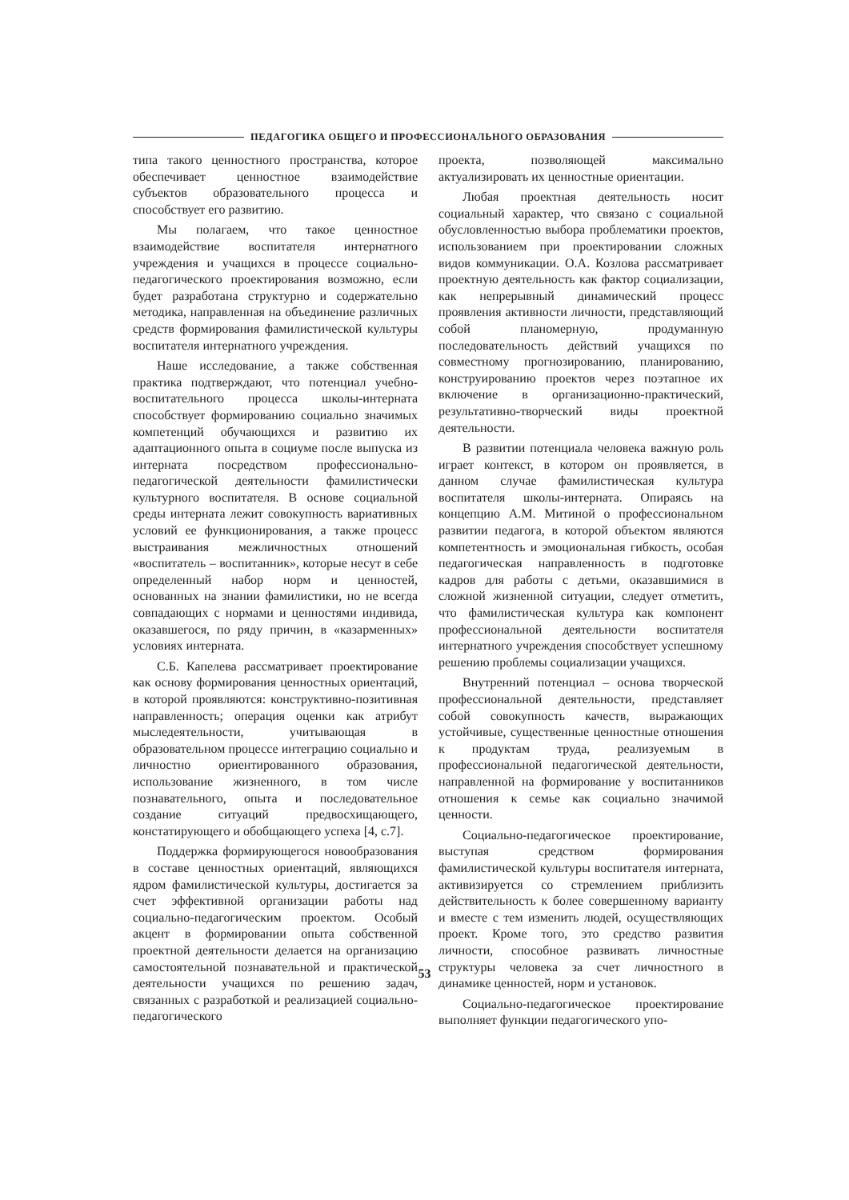ПЕДАГОГИКА ОБЩЕГО И ПРОФЕССИОНАЛЬНОГО ОБРАЗОВАНИЯ
типа такого ценностного пространства, которое обеспечивает ценностное взаимодействие субъектов образовательного процесса и способствует его развитию.
Мы полагаем, что такое ценностное взаимодействие воспитателя интернатного учреждения и учащихся в процессе социально-педагогического проектирования возможно, если будет разработана структурно и содержательно методика, направленная на объединение различных средств формирования фамилистической культуры воспитателя интернатного учреждения.
Наше исследование, а также собственная практика подтверждают, что потенциал учебно-воспитательного процесса школы-интерната способствует формированию социально значимых компетенций обучающихся и развитию их адаптационного опыта в социуме после выпуска из интерната посредством профессионально-педагогической деятельности фамилистически культурного воспитателя. В основе социальной среды интерната лежит совокупность вариативных условий ее функционирования, а также процесс выстраивания межличностных отношений «воспитатель – воспитанник», которые несут в себе определенный набор норм и ценностей, основанных на знании фамилистики, но не всегда совпадающих с нормами и ценностями индивида, оказавшегося, по ряду причин, в «казарменных» условиях интерната.
С.Б. Капелева рассматривает проектирование как основу формирования ценностных ориентаций, в которой проявляются: конструктивно-позитивная направленность; операция оценки как атрибут мыследеятельности, учитывающая в образовательном процессе интеграцию социально и личностно ориентированного образования, использование жизненного, в том числе познавательного, опыта и последовательное создание ситуаций предвосхищающего, констатирующего и обобщающего успеха [4, с.7].
Поддержка формирующегося новообразования в составе ценностных ориентаций, являющихся ядром фамилистической культуры, достигается за счет эффективной организации работы над социально-педагогическим проектом. Особый акцент в формировании опыта собственной проектной деятельности делается на организацию самостоятельной познавательной и практической деятельности учащихся по решению задач, связанных с разработкой и реализацией социально-педагогического
проекта, позволяющей максимально актуализировать их ценностные ориентации.
Любая проектная деятельность носит социальный характер, что связано с социальной обусловленностью выбора проблематики проектов, использованием при проектировании сложных видов коммуникации. О.А. Козлова рассматривает проектную деятельность как фактор социализации, как непрерывный динамический процесс проявления активности личности, представляющий собой планомерную, продуманную последовательность действий учащихся по совместному прогнозированию, планированию, конструированию проектов через поэтапное их включение в организационно-практический, результативно-творческий виды проектной деятельности.
В развитии потенциала человека важную роль играет контекст, в котором он проявляется, в данном случае фамилистическая культура воспитателя школы-интерната. Опираясь на концепцию А.М. Митиной о профессиональном развитии педагога, в которой объектом являются компетентность и эмоциональная гибкость, особая педагогическая направленность в подготовке кадров для работы с детьми, оказавшимися в сложной жизненной ситуации, следует отметить, что фамилистическая культура как компонент профессиональной деятельности воспитателя интернатного учреждения способствует успешному решению проблемы социализации учащихся.
Внутренний потенциал – основа творческой профессиональной деятельности, представляет собой совокупность качеств, выражающих устойчивые, существенные ценностные отношения к продуктам труда, реализуемым в профессиональной педагогической деятельности, направленной на формирование у воспитанников отношения к семье как социально значимой ценности.
Социально-педагогическое проектирование, выступая средством формирования фамилистической культуры воспитателя интерната, активизируется со стремлением приблизить действительность к более совершенному варианту и вместе с тем изменить людей, осуществляющих проект. Кроме того, это средство развития личности, способное развивать личностные структуры человека за счет личностного в динамике ценностей, норм и установок.
Социально-педагогическое проектирование выполняет функции педагогического упо-
53